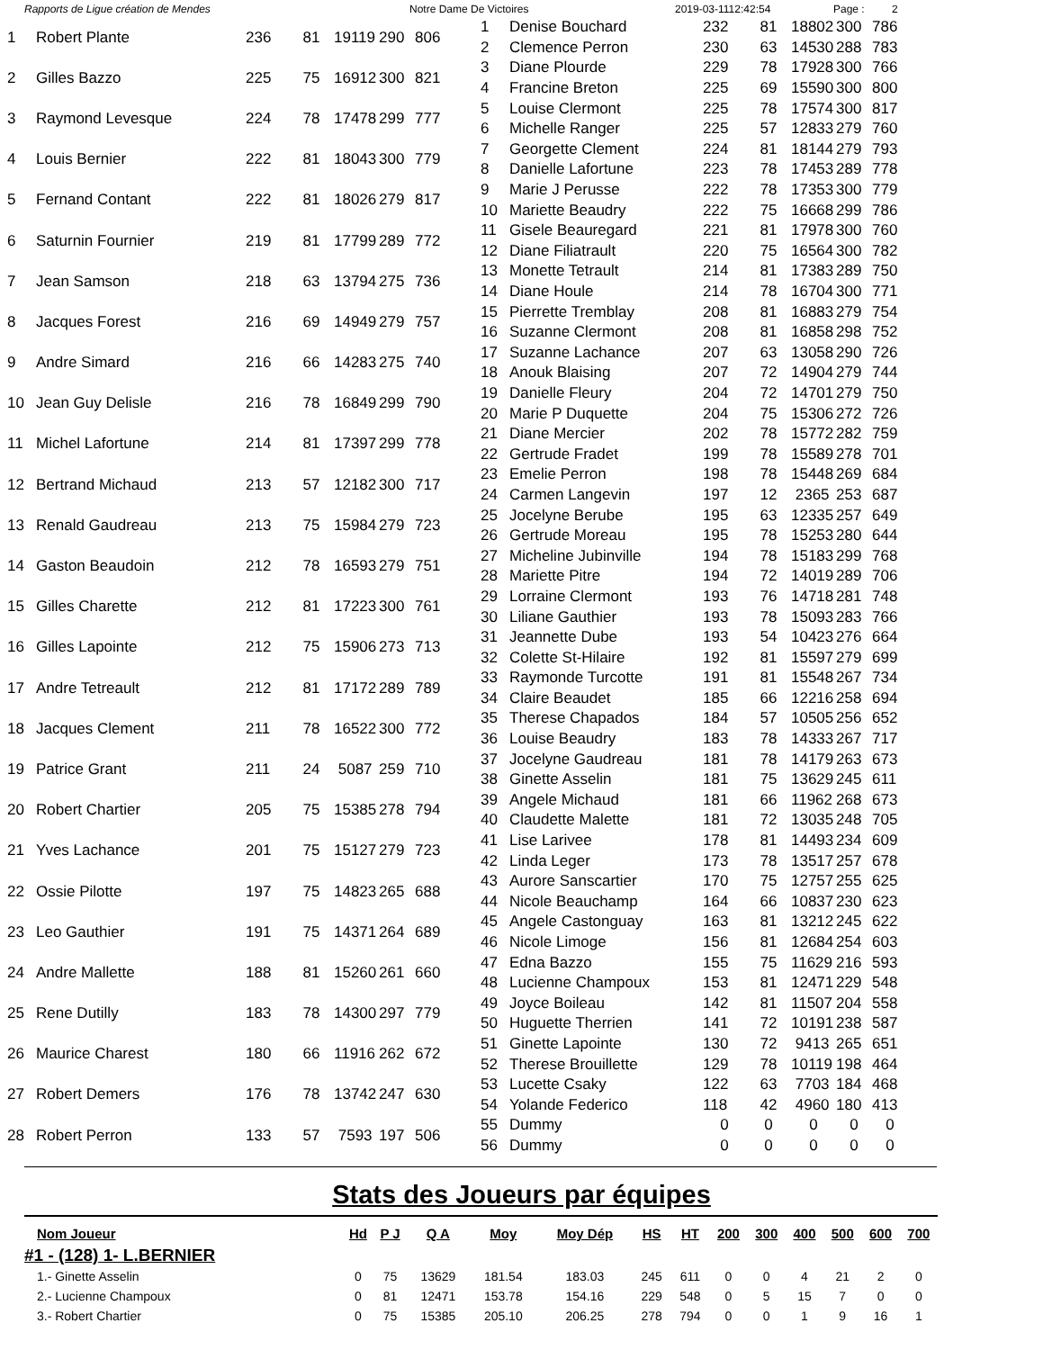Rapports de Ligue création de Mendes Notre Dame De Victoires 2019-03-1112:42:54 Page : 2
| 1 | Robert Plante | 236 | 81 | 19119 | 290 | 806 |
| 2 | Gilles Bazzo | 225 | 75 | 16912 | 300 | 821 |
| 3 | Raymond Levesque | 224 | 78 | 17478 | 299 | 777 |
| 4 | Louis Bernier | 222 | 81 | 18043 | 300 | 779 |
| 5 | Fernand Contant | 222 | 81 | 18026 | 279 | 817 |
| 6 | Saturnin Fournier | 219 | 81 | 17799 | 289 | 772 |
| 7 | Jean Samson | 218 | 63 | 13794 | 275 | 736 |
| 8 | Jacques Forest | 216 | 69 | 14949 | 279 | 757 |
| 9 | Andre Simard | 216 | 66 | 14283 | 275 | 740 |
| 10 | Jean Guy Delisle | 216 | 78 | 16849 | 299 | 790 |
| 11 | Michel Lafortune | 214 | 81 | 17397 | 299 | 778 |
| 12 | Bertrand Michaud | 213 | 57 | 12182 | 300 | 717 |
| 13 | Renald Gaudreau | 213 | 75 | 15984 | 279 | 723 |
| 14 | Gaston Beaudoin | 212 | 78 | 16593 | 279 | 751 |
| 15 | Gilles Charette | 212 | 81 | 17223 | 300 | 761 |
| 16 | Gilles Lapointe | 212 | 75 | 15906 | 273 | 713 |
| 17 | Andre Tetreault | 212 | 81 | 17172 | 289 | 789 |
| 18 | Jacques Clement | 211 | 78 | 16522 | 300 | 772 |
| 19 | Patrice Grant | 211 | 24 | 5087 | 259 | 710 |
| 20 | Robert Chartier | 205 | 75 | 15385 | 278 | 794 |
| 21 | Yves Lachance | 201 | 75 | 15127 | 279 | 723 |
| 22 | Ossie Pilotte | 197 | 75 | 14823 | 265 | 688 |
| 23 | Leo Gauthier | 191 | 75 | 14371 | 264 | 689 |
| 24 | Andre Mallette | 188 | 81 | 15260 | 261 | 660 |
| 25 | Rene Dutilly | 183 | 78 | 14300 | 297 | 779 |
| 26 | Maurice Charest | 180 | 66 | 11916 | 262 | 672 |
| 27 | Robert Demers | 176 | 78 | 13742 | 247 | 630 |
| 28 | Robert Perron | 133 | 57 | 7593 | 197 | 506 |
| 1 | Denise Bouchard | 232 | 81 | 18802 | 300 | 786 |
| 2 | Clemence Perron | 230 | 63 | 14530 | 288 | 783 |
| 3 | Diane Plourde | 229 | 78 | 17928 | 300 | 766 |
| 4 | Francine Breton | 225 | 69 | 15590 | 300 | 800 |
| 5 | Louise Clermont | 225 | 78 | 17574 | 300 | 817 |
| 6 | Michelle Ranger | 225 | 57 | 12833 | 279 | 760 |
| 7 | Georgette Clement | 224 | 81 | 18144 | 279 | 793 |
| 8 | Danielle Lafortune | 223 | 78 | 17453 | 289 | 778 |
| 9 | Marie J Perusse | 222 | 78 | 17353 | 300 | 779 |
| 10 | Mariette Beaudry | 222 | 75 | 16668 | 299 | 786 |
| 11 | Gisele Beauregard | 221 | 81 | 17978 | 300 | 760 |
| 12 | Diane Filiatrault | 220 | 75 | 16564 | 300 | 782 |
| 13 | Monette Tetrault | 214 | 81 | 17383 | 289 | 750 |
| 14 | Diane Houle | 214 | 78 | 16704 | 300 | 771 |
| 15 | Pierrette Tremblay | 208 | 81 | 16883 | 279 | 754 |
| 16 | Suzanne Clermont | 208 | 81 | 16858 | 298 | 752 |
| 17 | Suzanne Lachance | 207 | 63 | 13058 | 290 | 726 |
| 18 | Anouk Blaising | 207 | 72 | 14904 | 279 | 744 |
| 19 | Danielle Fleury | 204 | 72 | 14701 | 279 | 750 |
| 20 | Marie P Duquette | 204 | 75 | 15306 | 272 | 726 |
| 21 | Diane Mercier | 202 | 78 | 15772 | 282 | 759 |
| 22 | Gertrude Fradet | 199 | 78 | 15589 | 278 | 701 |
| 23 | Emelie Perron | 198 | 78 | 15448 | 269 | 684 |
| 24 | Carmen Langevin | 197 | 12 | 2365 | 253 | 687 |
| 25 | Jocelyne Berube | 195 | 63 | 12335 | 257 | 649 |
| 26 | Gertrude Moreau | 195 | 78 | 15253 | 280 | 644 |
| 27 | Micheline Jubinville | 194 | 78 | 15183 | 299 | 768 |
| 28 | Mariette Pitre | 194 | 72 | 14019 | 289 | 706 |
| 29 | Lorraine Clermont | 193 | 76 | 14718 | 281 | 748 |
| 30 | Liliane Gauthier | 193 | 78 | 15093 | 283 | 766 |
| 31 | Jeannette Dube | 193 | 54 | 10423 | 276 | 664 |
| 32 | Colette St-Hilaire | 192 | 81 | 15597 | 279 | 699 |
| 33 | Raymonde Turcotte | 191 | 81 | 15548 | 267 | 734 |
| 34 | Claire Beaudet | 185 | 66 | 12216 | 258 | 694 |
| 35 | Therese Chapados | 184 | 57 | 10505 | 256 | 652 |
| 36 | Louise Beaudry | 183 | 78 | 14333 | 267 | 717 |
| 37 | Jocelyne Gaudreau | 181 | 78 | 14179 | 263 | 673 |
| 38 | Ginette Asselin | 181 | 75 | 13629 | 245 | 611 |
| 39 | Angele Michaud | 181 | 66 | 11962 | 268 | 673 |
| 40 | Claudette Malette | 181 | 72 | 13035 | 248 | 705 |
| 41 | Lise Larivee | 178 | 81 | 14493 | 234 | 609 |
| 42 | Linda Leger | 173 | 78 | 13517 | 257 | 678 |
| 43 | Aurore Sanscartier | 170 | 75 | 12757 | 255 | 625 |
| 44 | Nicole Beauchamp | 164 | 66 | 10837 | 230 | 623 |
| 45 | Angele Castonguay | 163 | 81 | 13212 | 245 | 622 |
| 46 | Nicole Limoge | 156 | 81 | 12684 | 254 | 603 |
| 47 | Edna Bazzo | 155 | 75 | 11629 | 216 | 593 |
| 48 | Lucienne Champoux | 153 | 81 | 12471 | 229 | 548 |
| 49 | Joyce Boileau | 142 | 81 | 11507 | 204 | 558 |
| 50 | Huguette Therrien | 141 | 72 | 10191 | 238 | 587 |
| 51 | Ginette Lapointe | 130 | 72 | 9413 | 265 | 651 |
| 52 | Therese Brouillette | 129 | 78 | 10119 | 198 | 464 |
| 53 | Lucette Csaky | 122 | 63 | 7703 | 184 | 468 |
| 54 | Yolande Federico | 118 | 42 | 4960 | 180 | 413 |
| 55 | Dummy | 0 | 0 | 0 | 0 | 0 |
| 56 | Dummy | 0 | 0 | 0 | 0 | 0 |
Stats des Joueurs par équipes
| Nom Joueur | Hd | P J | Q A | Moy | Moy Dép | HS | HT | 200 | 300 | 400 | 500 | 600 | 700 |
| --- | --- | --- | --- | --- | --- | --- | --- | --- | --- | --- | --- | --- | --- |
| #1 - (128) 1- L.BERNIER | | | | | | | | | | | | | |
| 1.- Ginette Asselin | 0 | 75 | 13629 | 181.54 | 183.03 | 245 | 611 | 0 | 0 | 4 | 21 | 2 | 0 |
| 2.- Lucienne Champoux | 0 | 81 | 12471 | 153.78 | 154.16 | 229 | 548 | 0 | 5 | 15 | 7 | 0 | 0 |
| 3.- Robert Chartier | 0 | 75 | 15385 | 205.10 | 206.25 | 278 | 794 | 0 | 0 | 1 | 9 | 16 | 1 |